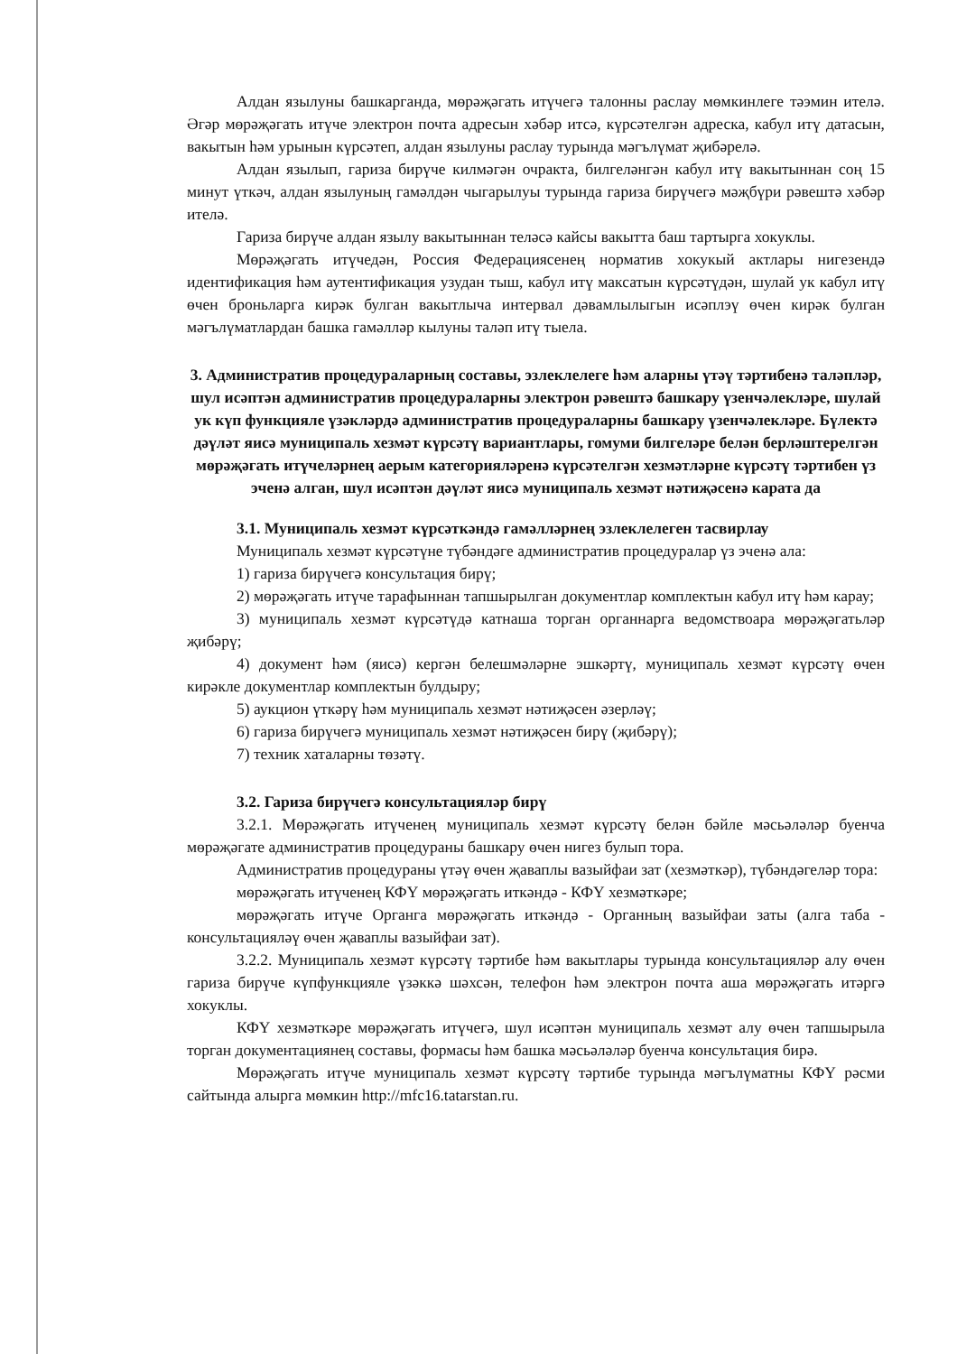Алдан язылуны башкарганда, мөрәҗәгать итүчегә талонны раслау мөмкинлеге тәэмин ителә. Әгәр мөрәҗәгать итүче электрон почта адресын хәбәр итсә, күрсәтелгән адреска, кабул итү датасын, вакытын һәм урынын күрсәтеп, алдан язылуны раслау турында мәгълүмат җибәрелә.
Алдан язылып, гариза бирүче килмәгән очракта, билгеләнгән кабул итү вакытыннан соң 15 минут үткәч, алдан язылуның гамәлдән чыгарылуы турында гариза бирүчегә мәҗбүри рәвештә хәбәр ителә.
Гариза бирүче алдан язылу вакытыннан теләсә кайсы вакытта баш тартырга хокуклы.
Мөрәҗәгать итүчедән, Россия Федерациясенең норматив хокукый актлары нигезендә идентификация һәм аутентификация узудан тыш, кабул итү максатын күрсәтүдән, шулай ук кабул итү өчен броньларга кирәк булган вакытлыча интервал дәвамлылыгын исәплэү өчен кирәк булган мәгълүматлардан башка гамәлләр кылуны таләп итү тыела.
3. Административ процедураларның составы, эзлеклелеге һәм аларны үтәү тәртибенә таләпләр, шул исәптән административ процедураларны электрон рәвештә башкару үзенчәлекләре, шулай ук күп функцияле үзәкләрдә административ процедураларны башкару үзенчәлекләре. Бүлектә дәүләт яисә муниципаль хезмәт күрсәтү вариантлары, гомуми билгеләре белән берләштерелгән мөрәҗәгать итүчеләрнең аерым категорияләренә күрсәтелгән хезмәтләрне күрсәтү тәртибен үз эченә алган, шул исәптән дәүләт яисә муниципаль хезмәт нәтиҗәсенә карата да
3.1. Муниципаль хезмәт күрсәткәндә гамәлләрнең эзлеклелеген тасвирлау
Муниципаль хезмәт күрсәтүне түбәндәге административ процедуралар үз эченә ала:
1) гариза бирүчегә консультация бирү;
2) мөрәҗәгать итүче тарафыннан тапшырылган документлар комплектын кабул итү һәм карау;
3) муниципаль хезмәт күрсәтүдә катнаша торган органнарга ведомствоара мөрәҗәгатьләр җибәрү;
4) документ һәм (яисә) кергән белешмәләрне эшкәртү, муниципаль хезмәт күрсәтү өчен кирәкле документлар комплектын булдыру;
5) аукцион үткәрү һәм муниципаль хезмәт нәтиҗәсен әзерләү;
6) гариза бирүчегә муниципаль хезмәт нәтиҗәсен бирү (җибәрү);
7) техник хаталарны төзәтү.
3.2. Гариза бирүчегә консультацияләр бирү
3.2.1. Мөрәҗәгать итүченең муниципаль хезмәт күрсәтү белән бәйле мәсьәләләр буенча мөрәҗәгате административ процедураны башкару өчен нигез булып тора.
Административ процедураны үтәү өчен җаваплы вазыйфаи зат (хезмәткәр), түбәндәгеләр тора:
мөрәҗәгать итүченең КФҮ мөрәҗәгать иткәндә - КФҮ хезмәткәре;
мөрәҗәгать итүче Органга мөрәҗәгать иткәндә - Органның вазыйфаи заты (алга таба - консультацияләү өчен җаваплы вазыйфаи зат).
3.2.2. Муниципаль хезмәт күрсәтү тәртибе һәм вакытлары турында консультацияләр алу өчен гариза бирүче күпфункцияле үзәккә шәхсән, телефон һәм электрон почта аша мөрәҗәгать итәргә хокуклы.
КФҮ хезмәткәре мөрәҗәгать итүчегә, шул исәптән муниципаль хезмәт алу өчен тапшырыла торган документациянең составы, формасы һәм башка мәсьәләләр буенча консультация бирә.
Мөрәҗәгать итүче муниципаль хезмәт күрсәтү тәртибе турында мәгълүматны КФҮ рәсми сайтында алырга мөмкин http://mfc16.tatarstan.ru.